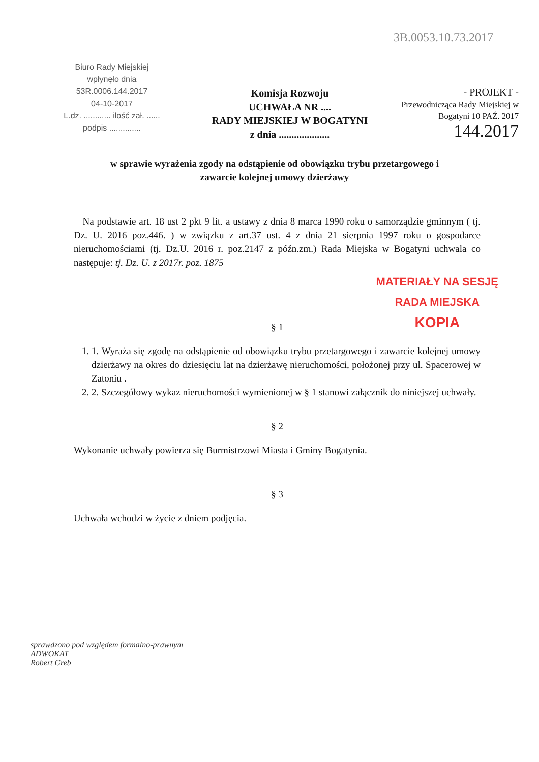3B.0053.10.73.2017
Biuro Rady Miejskiej
wpłynęło dnia
53R.0006.144.2017
04-10-2017
L.dz. ............ ilość zał. ......
podpis ..............
Komisja Rozwoju
UCHWAŁA NR ....
RADY MIEJSKIEJ W BOGATYNI
z dnia ....................
- PROJEKT -
Przewodnicząca Rady Miejskiej w Bogatyni 10 PAŹ. 2017
144.2017
w sprawie wyrażenia zgody na odstąpienie od obowiązku trybu przetargowego i zawarcie kolejnej umowy dzierżawy
MATERIAŁY NA SESJĘ
RADA MIEJSKA
KOPIA
Na podstawie art. 18 ust 2 pkt 9 lit. a ustawy z dnia 8 marca 1990 roku o samorządzie gminnym ( tj. Dz. U. 2016 poz.446. ) w związku z art.37 ust. 4 z dnia 21 sierpnia 1997 roku o gospodarce nieruchomościami (tj. Dz.U. 2016 r. poz.2147 z późn.zm.) Rada Miejska w Bogatyni uchwala co następuje: tj. Dz. U. z 2017r. poz. 1875
§ 1
1. 1. Wyraża się zgodę na odstąpienie od obowiązku trybu przetargowego i zawarcie kolejnej umowy dzierżawy na okres do dziesięciu lat na dzierżawę nieruchomości, położonej przy ul. Spacerowej w Zatoniu .
2. 2. Szczegółowy wykaz nieruchomości wymienionej w § 1 stanowi załącznik do niniejszej uchwały.
§ 2
Wykonanie uchwały powierza się Burmistrzowi Miasta i Gminy Bogatynia.
§ 3
Uchwała wchodzi w życie z dniem podjęcia.
sprawdzono pod względem formalno-prawnym
ADWOKAT
Robert Greb